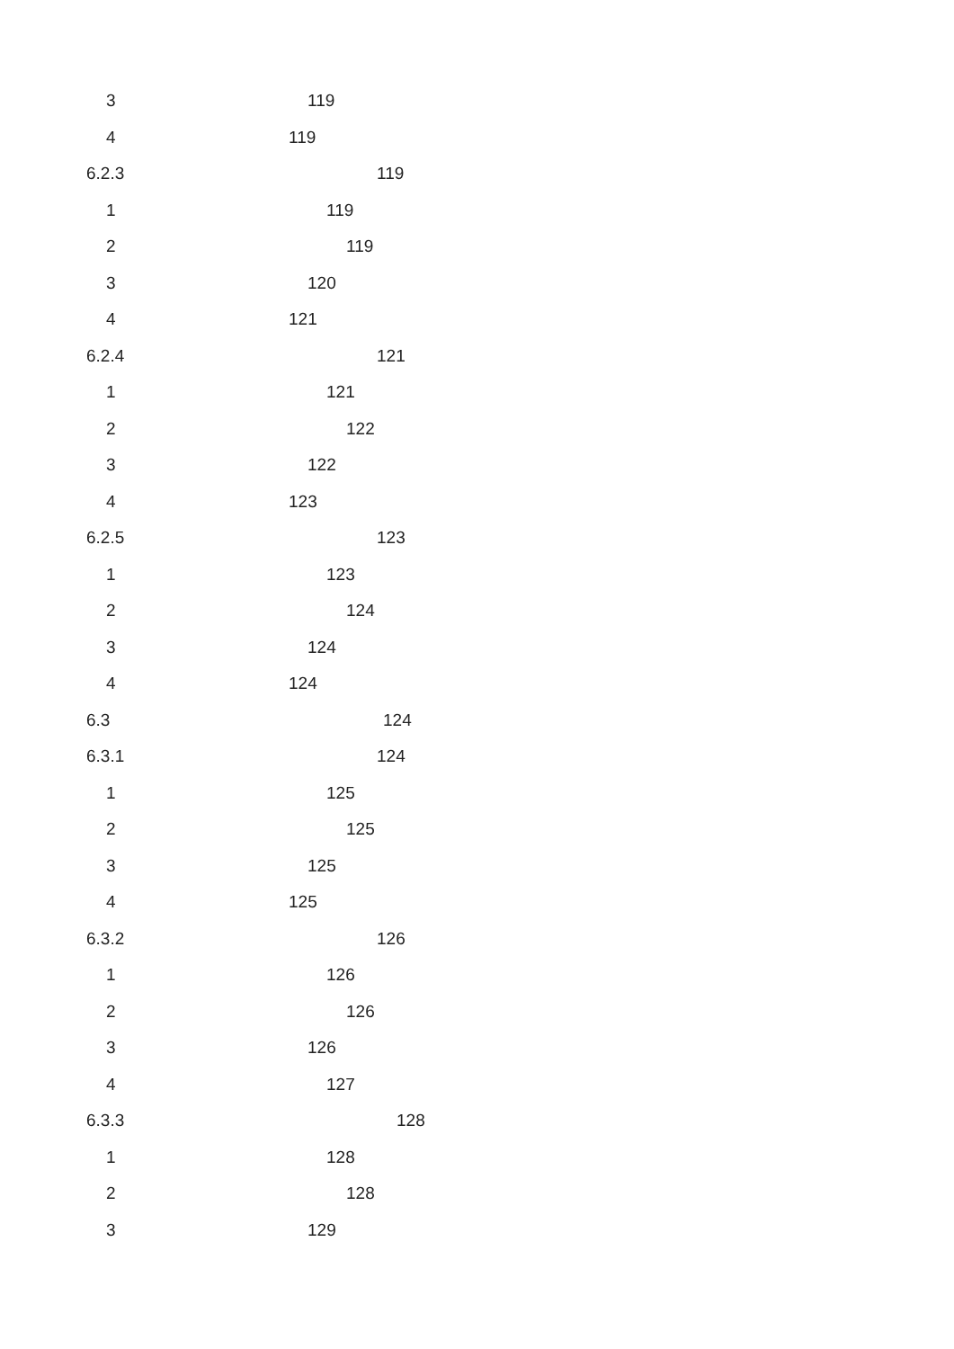3 119
4 119
6.2.3 119
1 119
2 119
3 120
4 121
6.2.4 121
1 121
2 122
3 122
4 123
6.2.5 123
1 123
2 124
3 124
4 124
6.3 124
6.3.1 124
1 125
2 125
3 125
4 125
6.3.2 126
1 126
2 126
3 126
4 127
6.3.3 128
1 128
2 128
3 129